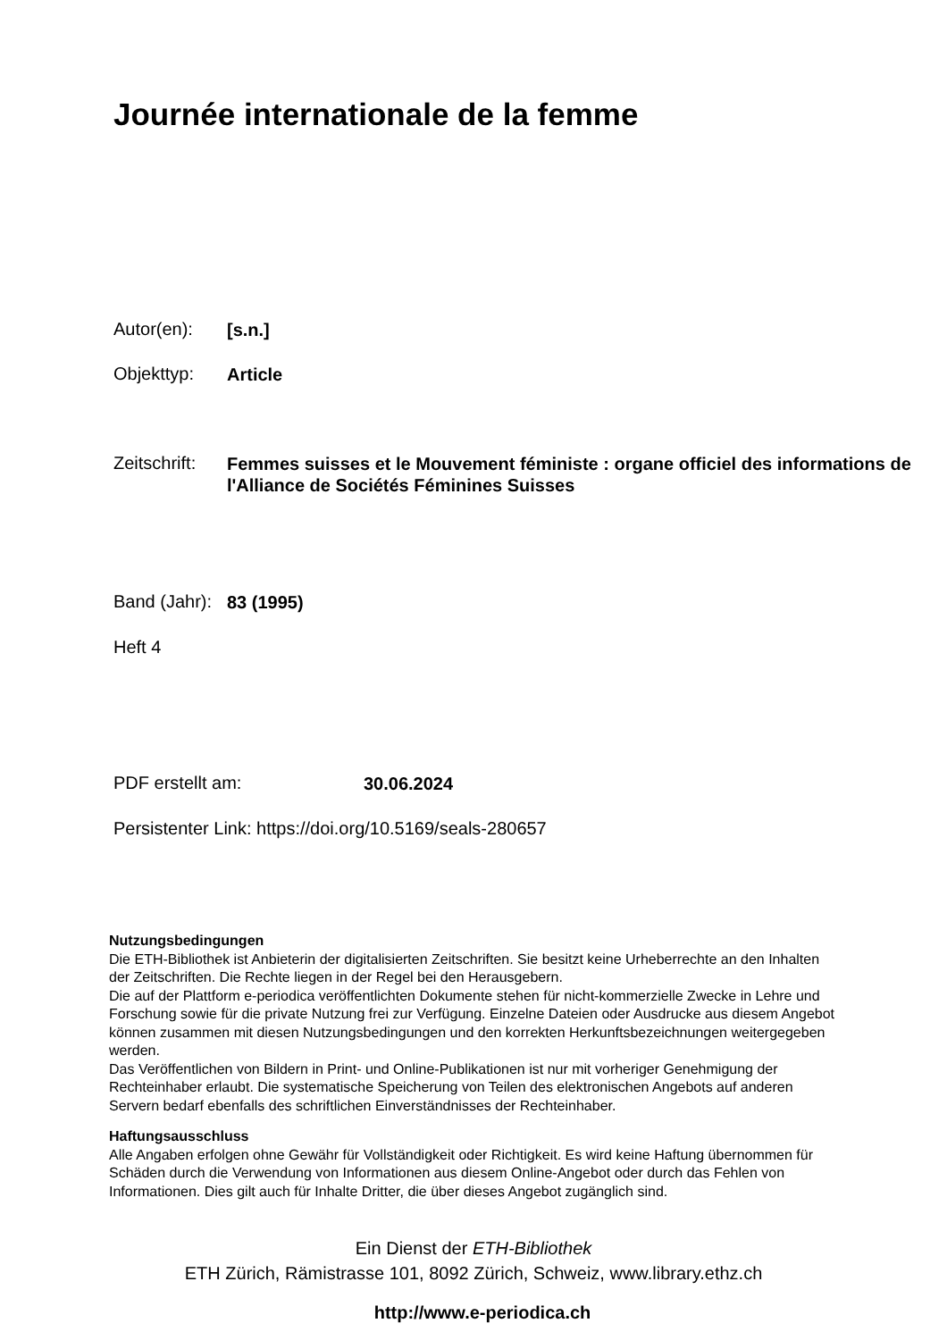Journée internationale de la femme
Autor(en): [s.n.]
Objekttyp: Article
Zeitschrift: Femmes suisses et le Mouvement féministe : organe officiel des informations de l'Alliance de Sociétés Féminines Suisses
Band (Jahr): 83 (1995)
Heft 4
PDF erstellt am: 30.06.2024
Persistenter Link: https://doi.org/10.5169/seals-280657
Nutzungsbedingungen
Die ETH-Bibliothek ist Anbieterin der digitalisierten Zeitschriften. Sie besitzt keine Urheberrechte an den Inhalten der Zeitschriften. Die Rechte liegen in der Regel bei den Herausgebern.
Die auf der Plattform e-periodica veröffentlichten Dokumente stehen für nicht-kommerzielle Zwecke in Lehre und Forschung sowie für die private Nutzung frei zur Verfügung. Einzelne Dateien oder Ausdrucke aus diesem Angebot können zusammen mit diesen Nutzungsbedingungen und den korrekten Herkunftsbezeichnungen weitergegeben werden.
Das Veröffentlichen von Bildern in Print- und Online-Publikationen ist nur mit vorheriger Genehmigung der Rechteinhaber erlaubt. Die systematische Speicherung von Teilen des elektronischen Angebots auf anderen Servern bedarf ebenfalls des schriftlichen Einverständnisses der Rechteinhaber.
Haftungsausschluss
Alle Angaben erfolgen ohne Gewähr für Vollständigkeit oder Richtigkeit. Es wird keine Haftung übernommen für Schäden durch die Verwendung von Informationen aus diesem Online-Angebot oder durch das Fehlen von Informationen. Dies gilt auch für Inhalte Dritter, die über dieses Angebot zugänglich sind.
Ein Dienst der ETH-Bibliothek
ETH Zürich, Rämistrasse 101, 8092 Zürich, Schweiz, www.library.ethz.ch
http://www.e-periodica.ch